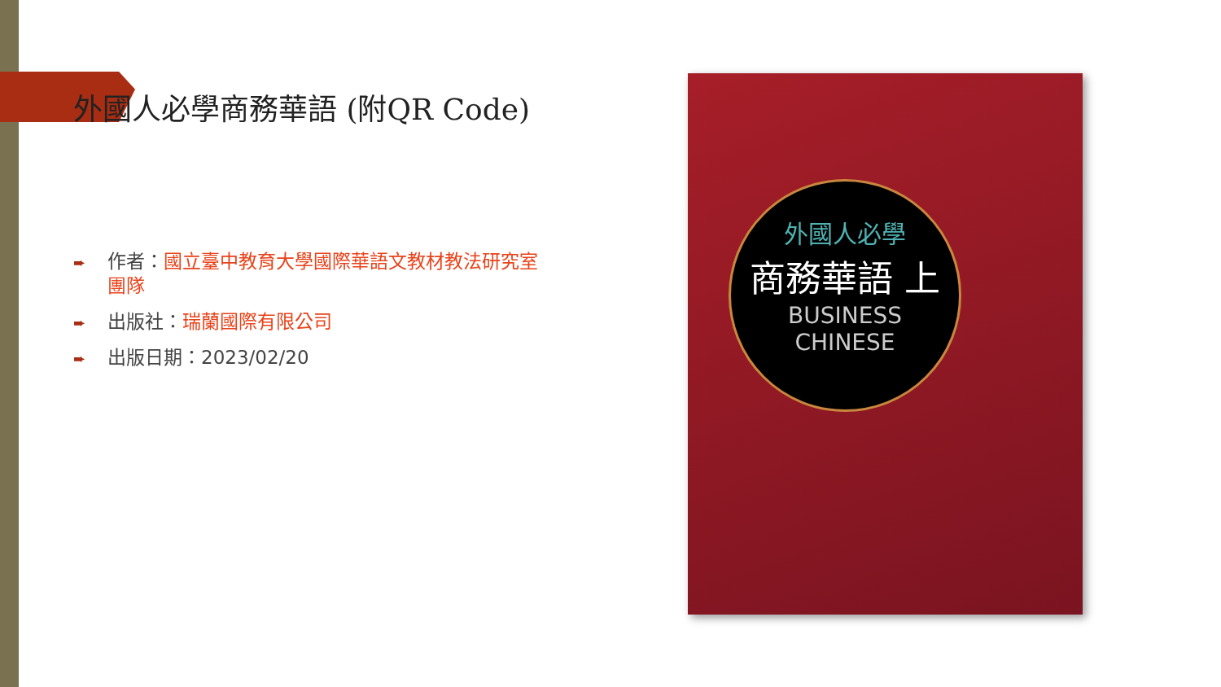外國人必學商務華語 (附QR Code)
➨ 作者：國立臺中教育大學國際華語文教材教法研究室團隊
➨ 出版社：瑞蘭國際有限公司
➨ 出版日期：2023/02/20
外國人必學
商務華語 上
BUSINESS
CHINESE